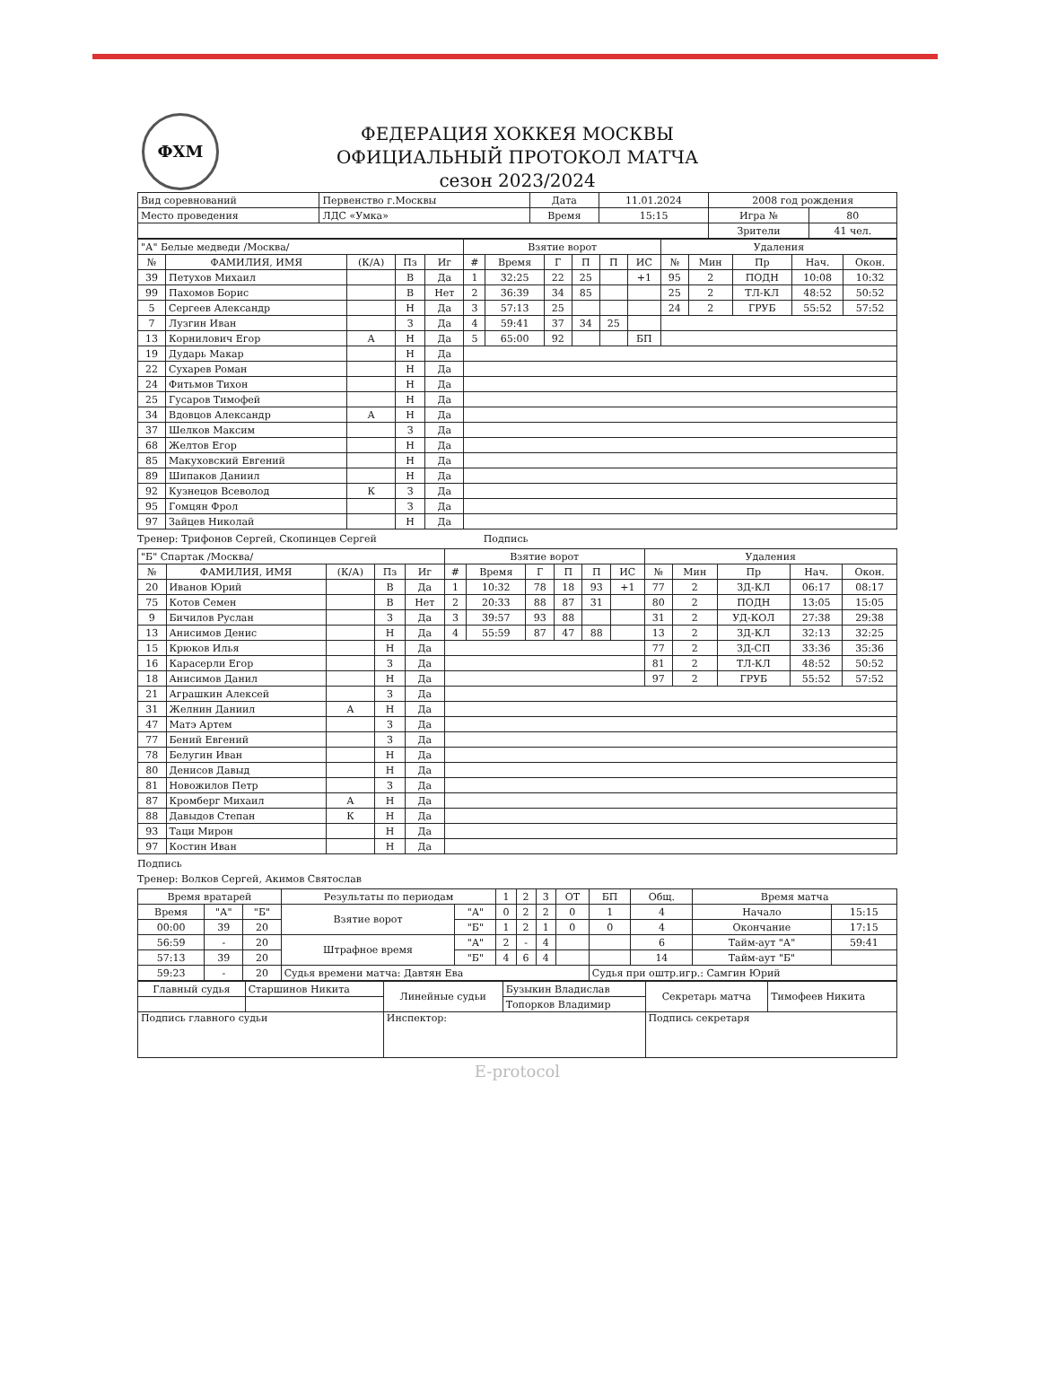ФХМ
ФЕДЕРАЦИЯ ХОККЕЯ МОСКВЫ
ОФИЦИАЛЬНЫЙ ПРОТОКОЛ МАТЧА
сезон 2023/2024
| Вид соревнований | Первенство г.Москвы | Дата | 11.01.2024 | 2008 год рождения | |
| Место проведения | ЛДС «Умка» | Время | 15:15 | Игра № | 80 |
| | | | | Зрители | 41 чел. |
| "А" Белые медведи /Москва/ | | | | | Взятие ворот | | | | | | Удаления | | | | |
| № | ФАМИЛИЯ, ИМЯ | (К/А) | Пз | Иг | # | Время | Г | П | П | ИС | № | Мин | Пр | Нач. | Окон. |
| 39 | Петухов Михаил | | В | Да | 1 | 32:25 | 22 | 25 | | +1 | 95 | 2 | ПОДН | 10:08 | 10:32 |
| 99 | Пахомов Борис | | В | Нет | 2 | 36:39 | 34 | 85 | | | 25 | 2 | ТЛ-КЛ | 48:52 | 50:52 |
| 5 | Сергеев Александр | | Н | Да | 3 | 57:13 | 25 | | | | 24 | 2 | ГРУБ | 55:52 | 57:52 |
| 7 | Лузгин Иван | | З | Да | 4 | 59:41 | 37 | 34 | 25 | | | | | | |
| 13 | Корнилович Егор | А | Н | Да | 5 | 65:00 | 92 | | | БП | | | | | |
| 19 | Дударь Макар | | Н | Да | | | | | | | | | | | |
| 22 | Сухарев Роман | | Н | Да | | | | | | | | | | | |
| 24 | Фитьмов Тихон | | Н | Да | | | | | | | | | | | |
| 25 | Гусаров Тимофей | | Н | Да | | | | | | | | | | | |
| 34 | Вдовцов Александр | А | Н | Да | | | | | | | | | | | |
| 37 | Шелков Максим | | З | Да | | | | | | | | | | | |
| 68 | Желтов Егор | | Н | Да | | | | | | | | | | | |
| 85 | Макуховский Евгений | | Н | Да | | | | | | | | | | | |
| 89 | Шипаков Даниил | | Н | Да | | | | | | | | | | | |
| 92 | Кузнецов Всеволод | К | З | Да | | | | | | | | | | | |
| 95 | Гомцян Фрол | | З | Да | | | | | | | | | | | |
| 97 | Зайцев Николай | | Н | Да | | | | | | | | | | | |
Тренер: Трифонов Сергей, Скопинцев Сергей Подпись
| "Б" Спартак /Москва/ | | | | | Взятие ворот | | | | | | Удаления | | | | |
| № | ФАМИЛИЯ, ИМЯ | (К/А) | Пз | Иг | # | Время | Г | П | П | ИС | № | Мин | Пр | Нач. | Окон. |
| 20 | Иванов Юрий | | В | Да | 1 | 10:32 | 78 | 18 | 93 | +1 | 77 | 2 | ЗД-КЛ | 06:17 | 08:17 |
| 75 | Котов Семен | | В | Нет | 2 | 20:33 | 88 | 87 | 31 | | 80 | 2 | ПОДН | 13:05 | 15:05 |
| 9 | Бичилов Руслан | | З | Да | 3 | 39:57 | 93 | 88 | | | 31 | 2 | УД-КОЛ | 27:38 | 29:38 |
| 13 | Анисимов Денис | | Н | Да | 4 | 55:59 | 87 | 47 | 88 | | 13 | 2 | ЗД-КЛ | 32:13 | 32:25 |
| 15 | Крюков Илья | | Н | Да | | | | | | | 77 | 2 | ЗД-СП | 33:36 | 35:36 |
| 16 | Карасерли Егор | | З | Да | | | | | | | 81 | 2 | ТЛ-КЛ | 48:52 | 50:52 |
| 18 | Анисимов Данил | | Н | Да | | | | | | | 97 | 2 | ГРУБ | 55:52 | 57:52 |
| 21 | Аграшкин Алексей | | З | Да | | | | | | | | | | | |
| 31 | Желнин Даниил | А | Н | Да | | | | | | | | | | | |
| 47 | Матэ Артем | | З | Да | | | | | | | | | | | |
| 77 | Бений Евгений | | З | Да | | | | | | | | | | | |
| 78 | Белугин Иван | | Н | Да | | | | | | | | | | | |
| 80 | Денисов Давыд | | Н | Да | | | | | | | | | | | |
| 81 | Новожилов Петр | | З | Да | | | | | | | | | | | |
| 87 | Кромберг Михаил | А | Н | Да | | | | | | | | | | | |
| 88 | Давыдов Степан | К | Н | Да | | | | | | | | | | | |
| 93 | Таци Мирон | | Н | Да | | | | | | | | | | | |
| 97 | Костин Иван | | Н | Да | | | | | | | | | | | |
Подпись
Тренер: Волков Сергей, Акимов Святослав
| Время вратарей | | | Результаты по периодам | | 1 | 2 | 3 | ОТ | БП | Общ. | Время матча | |
| Время | "А" | "Б" | Взятие ворот | "А" | 0 | 2 | 2 | 0 | 1 | 4 | Начало | 15:15 |
| 00:00 | 39 | 20 | | "Б" | 1 | 2 | 1 | 0 | 0 | 4 | Окончание | 17:15 |
| 56:59 | - | 20 | Штрафное время | "А" | 2 | - | 4 | | | 6 | Тайм-аут "А" | 59:41 |
| 57:13 | 39 | 20 | | "Б" | 4 | 6 | 4 | | | 14 | Тайм-аут "Б" | |
| 59:23 | - | 20 | Судья времени матча: Давтян Ева | | | | | | Судья при оштр.игр.: Самгин Юрий | | | |
| Главный судья | Старшинов Никита | Линейные судьи | Бузыкин Владислав | Секретарь матча | Тимофеев Никита |
| | | | Топорков Владимир | | |
| Подпись главного судьи | | Инспектор: | | Подпись секретаря | |
E-protocol